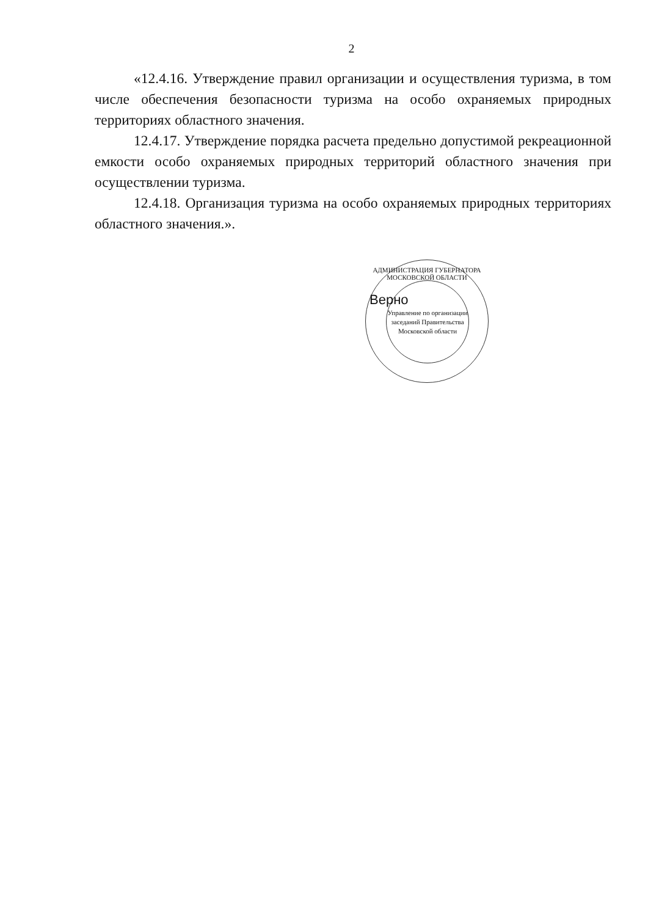2
«12.4.16. Утверждение правил организации и осуществления туризма, в том числе обеспечения безопасности туризма на особо охраняемых природных территориях областного значения.
12.4.17. Утверждение порядка расчета предельно допустимой рекреационной емкости особо охраняемых природных территорий областного значения при осуществлении туризма.
12.4.18. Организация туризма на особо охраняемых природных территориях областного значения.».
АДМИНИСТРАЦИЯ ГУБЕРНАТОРА МОСКОВСКОЙ ОБЛАСТИ
Управление по организации заседаний Правительства Московской области
Верно